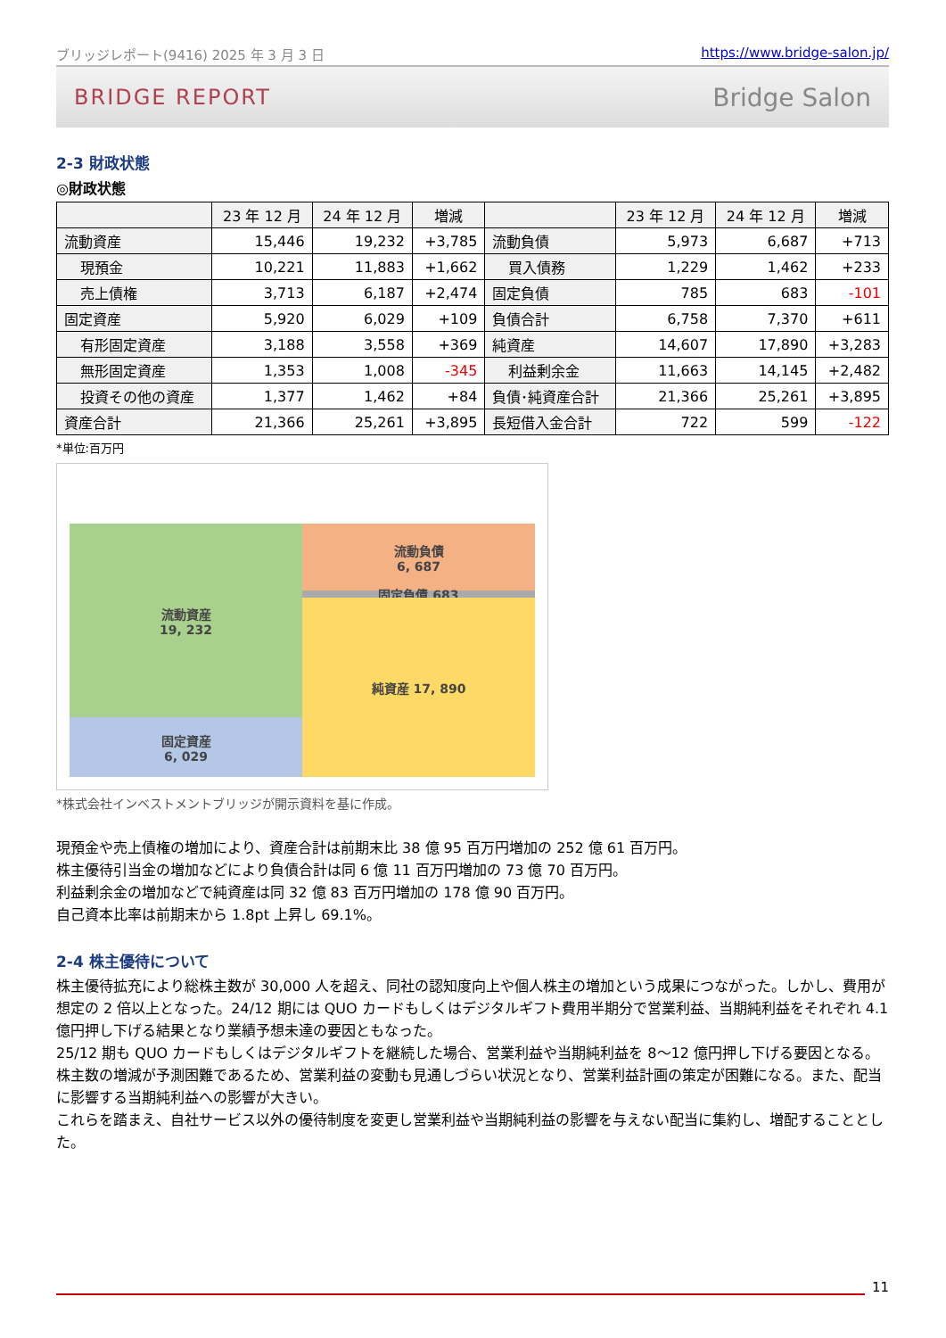ブリッジレポート(9416) 2025 年 3 月 3 日 https://www.bridge-salon.jp/
BRIDGE REPORT Bridge Salon
2-3 財政状態
◎財政状態
| | 23 年 12 月 | 24 年 12 月 | 増減 | | 23 年 12 月 | 24 年 12 月 | 増減 |
| --- | --- | --- | --- | --- | --- | --- | --- |
| 流動資産 | 15,446 | 19,232 | +3,785 | 流動負債 | 5,973 | 6,687 | +713 |
| 現預金 | 10,221 | 11,883 | +1,662 | 買入債務 | 1,229 | 1,462 | +233 |
| 売上債権 | 3,713 | 6,187 | +2,474 | 固定負債 | 785 | 683 | -101 |
| 固定資産 | 5,920 | 6,029 | +109 | 負債合計 | 6,758 | 7,370 | +611 |
| 有形固定資産 | 3,188 | 3,558 | +369 | 純資産 | 14,607 | 17,890 | +3,283 |
| 無形固定資産 | 1,353 | 1,008 | -345 | 利益剰余金 | 11,663 | 14,145 | +2,482 |
| 投資その他の資産 | 1,377 | 1,462 | +84 | 負債･純資産合計 | 21,366 | 25,261 | +3,895 |
| 資産合計 | 21,366 | 25,261 | +3,895 | 長短借入金合計 | 722 | 599 | -122 |
*単位:百万円
流動資産
19, 232
固定資産
6, 029
流動負債
6, 687
固定負債 683 純資産 17, 890
*株式会社インベストメントブリッジが開示資料を基に作成。
現預金や売上債権の増加により、資産合計は前期末比 38 億 95 百万円増加の 252 億 61 百万円。
株主優待引当金の増加などにより負債合計は同 6 億 11 百万円増加の 73 億 70 百万円。
利益剰余金の増加などで純資産は同 32 億 83 百万円増加の 178 億 90 百万円。
自己資本比率は前期末から 1.8pt 上昇し 69.1%。
2-4 株主優待について
株主優待拡充により総株主数が 30,000 人を超え、同社の認知度向上や個人株主の増加という成果につながった。しかし、費用が想定の 2 倍以上となった。24/12 期には QUO カードもしくはデジタルギフト費用半期分で営業利益、当期純利益をそれぞれ 4.1 億円押し下げる結果となり業績予想未達の要因ともなった。
25/12 期も QUO カードもしくはデジタルギフトを継続した場合、営業利益や当期純利益を 8～12 億円押し下げる要因となる。
株主数の増減が予測困難であるため、営業利益の変動も見通しづらい状況となり、営業利益計画の策定が困難になる。また、配当に影響する当期純利益への影響が大きい。
これらを踏まえ、自社サービス以外の優待制度を変更し営業利益や当期純利益の影響を与えない配当に集約し、増配することとした。
11